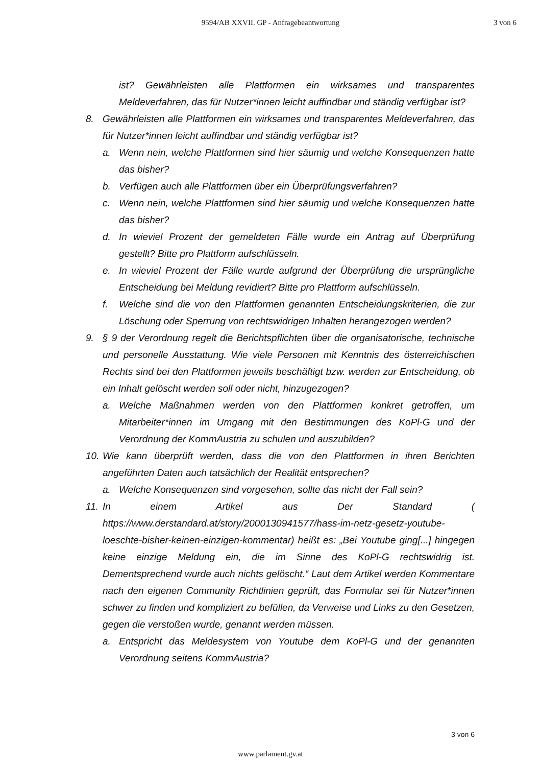9594/AB XXVII. GP - Anfragebeantwortung 3 von 6
ist? Gewährleisten alle Plattformen ein wirksames und transparentes Meldeverfahren, das für Nutzer*innen leicht auffindbar und ständig verfügbar ist?
8. Gewährleisten alle Plattformen ein wirksames und transparentes Meldeverfahren, das für Nutzer*innen leicht auffindbar und ständig verfügbar ist?
a. Wenn nein, welche Plattformen sind hier säumig und welche Konsequenzen hatte das bisher?
b. Verfügen auch alle Plattformen über ein Überprüfungsverfahren?
c. Wenn nein, welche Plattformen sind hier säumig und welche Konsequenzen hatte das bisher?
d. In wieviel Prozent der gemeldeten Fälle wurde ein Antrag auf Überprüfung gestellt? Bitte pro Plattform aufschlüsseln.
e. In wieviel Prozent der Fälle wurde aufgrund der Überprüfung die ursprüngliche Entscheidung bei Meldung revidiert? Bitte pro Plattform aufschlüsseln.
f. Welche sind die von den Plattformen genannten Entscheidungskriterien, die zur Löschung oder Sperrung von rechtswidrigen Inhalten herangezogen werden?
9. § 9 der Verordnung regelt die Berichtspflichten über die organisatorische, technische und personelle Ausstattung. Wie viele Personen mit Kenntnis des österreichischen Rechts sind bei den Plattformen jeweils beschäftigt bzw. werden zur Entscheidung, ob ein Inhalt gelöscht werden soll oder nicht, hinzugezogen?
a. Welche Maßnahmen werden von den Plattformen konkret getroffen, um Mitarbeiter*innen im Umgang mit den Bestimmungen des KoPl-G und der Verordnung der KommAustria zu schulen und auszubilden?
10.
Wie kann überprüft werden, dass die von den Plattformen in ihren Berichten angeführten Daten auch tatsächlich der Realität entsprechen?
a. Welche Konsequenzen sind vorgesehen, sollte das nicht der Fall sein?
11.
In einem Artikel aus Der Standard ( https://www.derstandard.at/story/2000130941577/hass-im-netz-gesetz-youtube-loeschte-bisher-keinen-einzigen-kommentar) heißt es: „Bei Youtube ging[...] hingegen keine einzige Meldung ein, die im Sinne des KoPl-G rechtswidrig ist. Dementsprechend wurde auch nichts gelöscht.“ Laut dem Artikel werden Kommentare nach den eigenen Community Richtlinien geprüft, das Formular sei für Nutzer*innen schwer zu finden und kompliziert zu befüllen, da Verweise und Links zu den Gesetzen, gegen die verstoßen wurde, genannt werden müssen.
a. Entspricht das Meldesystem von Youtube dem KoPl-G und der genannten Verordnung seitens KommAustria?
3 von 6
www.parlament.gv.at